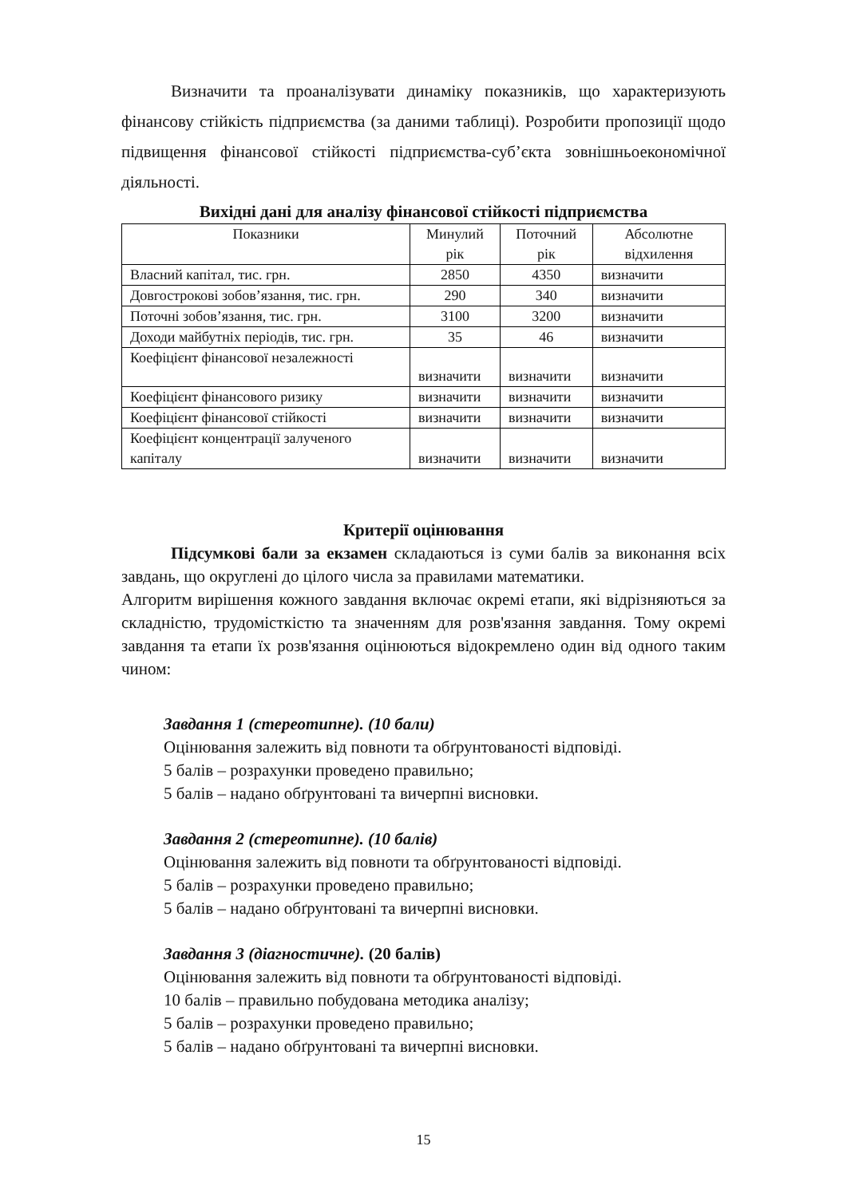Визначити та проаналізувати динаміку показників, що характеризують фінансову стійкість підприємства (за даними таблиці). Розробити пропозиції щодо підвищення фінансової стійкості підприємства-суб’єкта зовнішньоекономічної діяльності.
Вихідні дані для аналізу фінансової стійкості підприємства
| Показники | Минулий рік | Поточний рік | Абсолютне відхилення |
| Власний капітал, тис. грн. | 2850 | 4350 | визначити |
| Довгострокові зобов’язання, тис. грн. | 290 | 340 | визначити |
| Поточні зобов’язання, тис. грн. | 3100 | 3200 | визначити |
| Доходи майбутніх періодів, тис. грн. | 35 | 46 | визначити |
| Коефіцієнт фінансової незалежності | визначити | визначити | визначити |
| Коефіцієнт фінансового ризику | визначити | визначити | визначити |
| Коефіцієнт фінансової стійкості | визначити | визначити | визначити |
| Коефіцієнт концентрації залученого капіталу | визначити | визначити | визначити |
Критерії оцінювання
Підсумкові бали за екзамен складаються із суми балів за виконання всіх завдань, що округлені до цілого числа за правилами математики.
Алгоритм вирішення кожного завдання включає окремі етапи, які відрізняються за складністю, трудомісткістю та значенням для розв'язання завдання. Тому окремі завдання та етапи їх розв'язання оцінюються відокремлено один від одного таким чином:
Завдання 1 (стереотипне). (10 бали)
Оцінювання залежить від повноти та обґрунтованості відповіді.
5 балів – розрахунки проведено правильно;
5 балів – надано обґрунтовані та вичерпні висновки.
Завдання 2 (стереотипне). (10 балів)
Оцінювання залежить від повноти та обґрунтованості відповіді.
5 балів – розрахунки проведено правильно;
5 балів – надано обґрунтовані та вичерпні висновки.
Завдання 3 (діагностичне). (20 балів)
Оцінювання залежить від повноти та обґрунтованості відповіді.
10 балів – правильно побудована методика аналізу;
5 балів – розрахунки проведено правильно;
5 балів – надано обґрунтовані та вичерпні висновки.
15